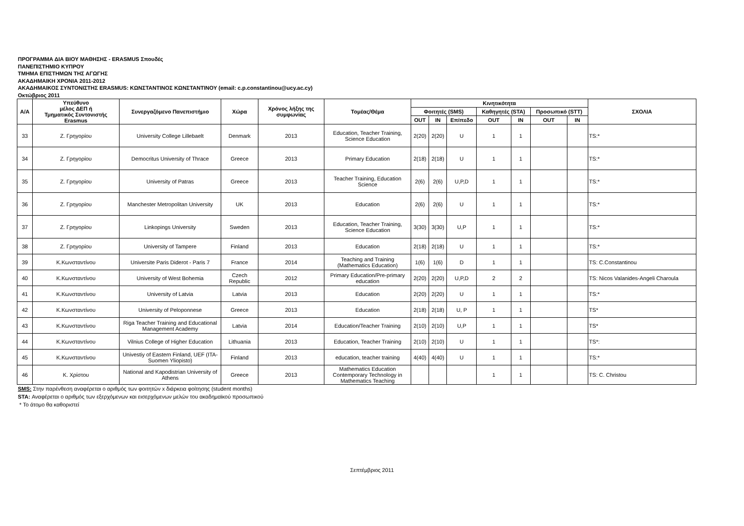ΠΡΟΓΡΑΜΜΑ ΔΙΑ ΒΙΟΥ ΜΑΘΗΣΗΣ - ERASMUS Σπουδές
ΠΑΝΕΠΙΣΤΗΜΙΟ ΚΥΠΡΟΥ
ΤΜΗΜΑ ΕΠΙΣΤΗΜΩΝ ΤΗΣ ΑΓΩΓΗΣ
ΑΚΑΔΗΜΑΙΚΗ ΧΡΟΝΙΑ 2011-2012
ΑΚΑΔΗΜΑΙΚΟΣ ΣΥΝΤΟΝΙΣΤΗΣ ERASMUS: ΚΩΝΣΤΑΝΤΙΝΟΣ ΚΩΝΣΤΑΝΤΙΝΟΥ (email: c.p.constantinou@ucy.ac.cy)
Οκτώβριος 2011
| Α/Α | Υπεύθυνο μέλος ΔΕΠ ή Τμηματικός Συντονιστής Erasmus | Συνεργαζόμενο Πανεπιστήμιο | Χώρα | Χρόνος λήξης της συμφωνίας | Τομέας/Θέμα | Κινητικότητα | | | | | | | ΣΧΟΛΙΑ |
| --- | --- | --- | --- | --- | --- | --- | --- | --- | --- | --- | --- | --- | --- |
| | | | | | | Φοιτητές (SMS) | | | Καθηγητές (STA) | | Προσωπικό (STT) | | |
| | | | | | | OUT | IN | Επίπεδο | OUT | IN | OUT | IN | |
| 33 | Ζ. Γρηγορίου | University College Lillebaelt | Denmark | 2013 | Education, Teacher Training, Science Education | 2(20) | 2(20) | U | 1 | 1 | | | TS:* |
| 34 | Ζ. Γρηγορίου | Democritus University of Thrace | Greece | 2013 | Primary Education | 2(18) | 2(18) | U | 1 | 1 | | | TS:* |
| 35 | Ζ. Γρηγορίου | University of Patras | Greece | 2013 | Teacher Training, Education Science | 2(6) | 2(6) | U,P,D | 1 | 1 | | | TS:* |
| 36 | Ζ. Γρηγορίου | Manchester Metropolitan University | UK | 2013 | Education | 2(6) | 2(6) | U | 1 | 1 | | | TS:* |
| 37 | Ζ. Γρηγορίου | Linkopings University | Sweden | 2013 | Education, Teacher Training, Science Education | 3(30) | 3(30) | U,P | 1 | 1 | | | TS:* |
| 38 | Ζ. Γρηγορίου | University of Tampere | Finland | 2013 | Education | 2(18) | 2(18) | U | 1 | 1 | | | TS:* |
| 39 | Κ.Κωνσταντίνου | Universite Paris Diderot - Paris 7 | France | 2014 | Teaching and Training (Mathematics Education) | 1(6) | 1(6) | D | 1 | 1 | | | TS: C.Constantinou |
| 40 | Κ.Κωνσταντίνου | University of West Bohemia | Czech Republic | 2012 | Primary Education/Pre-primary education | 2(20) | 2(20) | U,P,D | 2 | 2 | | | TS: Nicos Valanides-Angeli Charoula |
| 41 | Κ.Κωνσταντίνου | University of Latvia | Latvia | 2013 | Education | 2(20) | 2(20) | U | 1 | 1 | | | TS:* |
| 42 | Κ.Κωνσταντίνου | University of Peloponnese | Greece | 2013 | Education | 2(18) | 2(18) | U, P | 1 | 1 | | | TS* |
| 43 | Κ.Κωνσταντίνου | Riga Teacher Training and Educational Management Academy | Latvia | 2014 | Education/Teacher Training | 2(10) | 2(10) | U,P | 1 | 1 | | | TS* |
| 44 | Κ.Κωνσταντίνου | Vilnius College of Higher Education | Lithuania | 2013 | Education, Teacher Training | 2(10) | 2(10) | U | 1 | 1 | | | TS*: |
| 45 | Κ.Κωνσταντίνου | Univestiy of Eastern Finland, UEF (ITA-Suomen Yliopisto) | Finland | 2013 | education, teacher training | 4(40) | 4(40) | U | 1 | 1 | | | TS:* |
| 46 | Κ. Χρίστου | National and Kapodistrian University of Athens | Greece | 2013 | Mathematics Education Contemporary Technology in Mathematics Teaching | | | | 1 | 1 | | | TS: C. Christou |
SMS: Στην παρένθεση αναφέρεται ο αριθμός των φοιτητών x διάρκεια φοίτησης (student months)
STA: Αναφέρεται ο αριθμός των εξερχόμενων και εισερχόμενων μελών του ακαδημαϊκού προσωπικού
* Το άτομο θα καθοριστεί
Σεπτέμβριος 2011